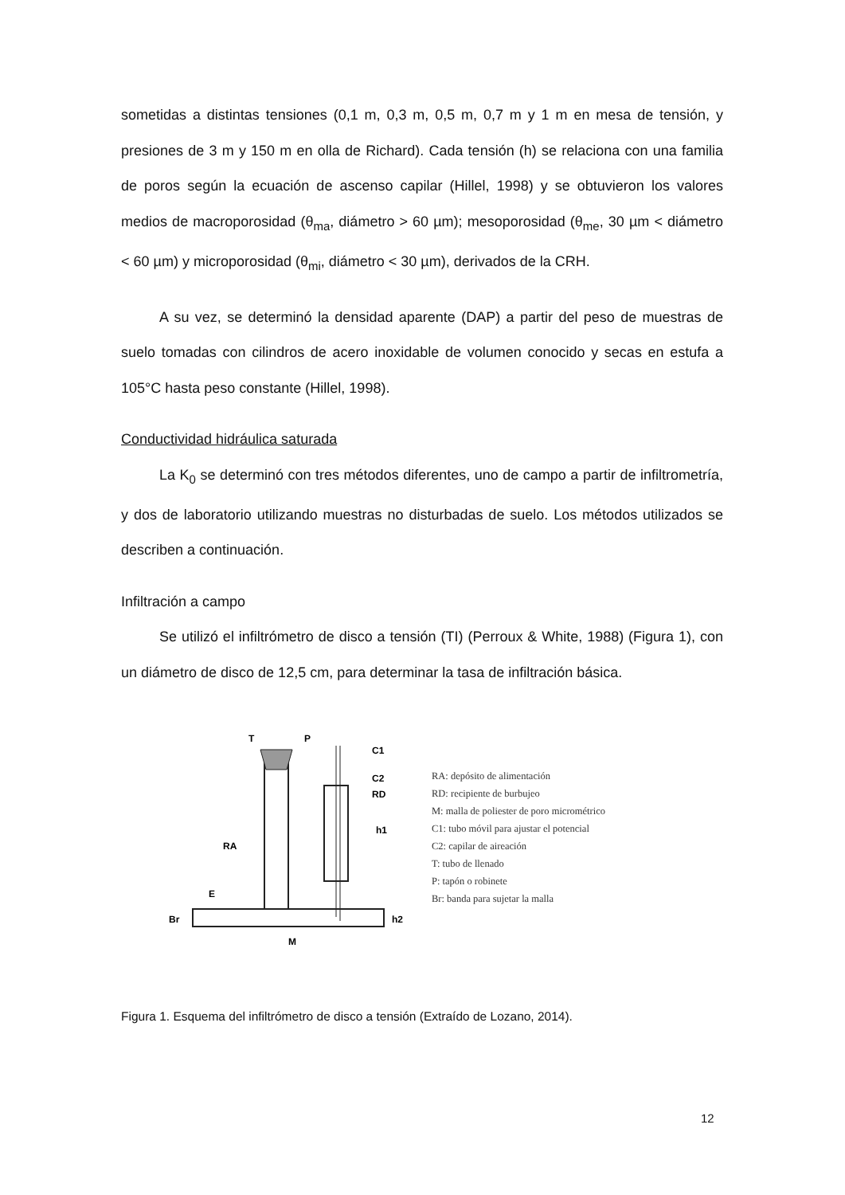sometidas a distintas tensiones (0,1 m, 0,3 m, 0,5 m, 0,7 m y 1 m en mesa de tensión, y presiones de 3 m y 150 m en olla de Richard). Cada tensión (h) se relaciona con una familia de poros según la ecuación de ascenso capilar (Hillel, 1998) y se obtuvieron los valores medios de macroporosidad (θ<sub>ma</sub>, diámetro > 60 µm); mesoporosidad (θ<sub>me</sub>, 30 µm < diámetro < 60 µm) y microporosidad (θ<sub>mi</sub>, diámetro < 30 µm), derivados de la CRH.
A su vez, se determinó la densidad aparente (DAP) a partir del peso de muestras de suelo tomadas con cilindros de acero inoxidable de volumen conocido y secas en estufa a 105°C hasta peso constante (Hillel, 1998).
Conductividad hidráulica saturada
La K<sub>0</sub> se determinó con tres métodos diferentes, uno de campo a partir de infiltrometría, y dos de laboratorio utilizando muestras no disturbadas de suelo. Los métodos utilizados se describen a continuación.
Infiltración a campo
Se utilizó el infiltrómetro de disco a tensión (TI) (Perroux & White, 1988) (Figura 1), con un diámetro de disco de 12,5 cm, para determinar la tasa de infiltración básica.
Br
E
RA
M
T
P
C1
C2
RD
h1
h2
RA: depósito de alimentación
RD: recipiente de burbujeo
M: malla de poliester de poro micrométrico
C1: tubo móvil para ajustar el potencial
C2: capilar de aireación
T: tubo de llenado
P: tapón o robinete
Br: banda para sujetar la malla
Figura 1. Esquema del infiltrómetro de disco a tensión (Extraído de Lozano, 2014).
12